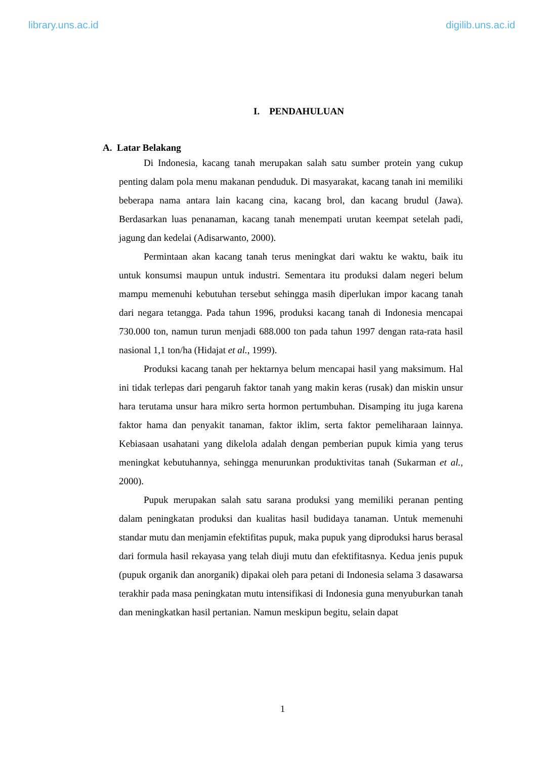library.uns.ac.id digilib.uns.ac.id
I. PENDAHULUAN
A. Latar Belakang
Di Indonesia, kacang tanah merupakan salah satu sumber protein yang cukup penting dalam pola menu makanan penduduk. Di masyarakat, kacang tanah ini memiliki beberapa nama antara lain kacang cina, kacang brol, dan kacang brudul (Jawa). Berdasarkan luas penanaman, kacang tanah menempati urutan keempat setelah padi, jagung dan kedelai (Adisarwanto, 2000).
Permintaan akan kacang tanah terus meningkat dari waktu ke waktu, baik itu untuk konsumsi maupun untuk industri. Sementara itu produksi dalam negeri belum mampu memenuhi kebutuhan tersebut sehingga masih diperlukan impor kacang tanah dari negara tetangga. Pada tahun 1996, produksi kacang tanah di Indonesia mencapai 730.000 ton, namun turun menjadi 688.000 ton pada tahun 1997 dengan rata-rata hasil nasional 1,1 ton/ha (Hidajat et al., 1999).
Produksi kacang tanah per hektarnya belum mencapai hasil yang maksimum. Hal ini tidak terlepas dari pengaruh faktor tanah yang makin keras (rusak) dan miskin unsur hara terutama unsur hara mikro serta hormon pertumbuhan. Disamping itu juga karena faktor hama dan penyakit tanaman, faktor iklim, serta faktor pemeliharaan lainnya. Kebiasaan usahatani yang dikelola adalah dengan pemberian pupuk kimia yang terus meningkat kebutuhannya, sehingga menurunkan produktivitas tanah (Sukarman et al., 2000).
Pupuk merupakan salah satu sarana produksi yang memiliki peranan penting dalam peningkatan produksi dan kualitas hasil budidaya tanaman. Untuk memenuhi standar mutu dan menjamin efektifitas pupuk, maka pupuk yang diproduksi harus berasal dari formula hasil rekayasa yang telah diuji mutu dan efektifitasnya. Kedua jenis pupuk (pupuk organik dan anorganik) dipakai oleh para petani di Indonesia selama 3 dasawarsa terakhir pada masa peningkatan mutu intensifikasi di Indonesia guna menyuburkan tanah dan meningkatkan hasil pertanian. Namun meskipun begitu, selain dapat
1